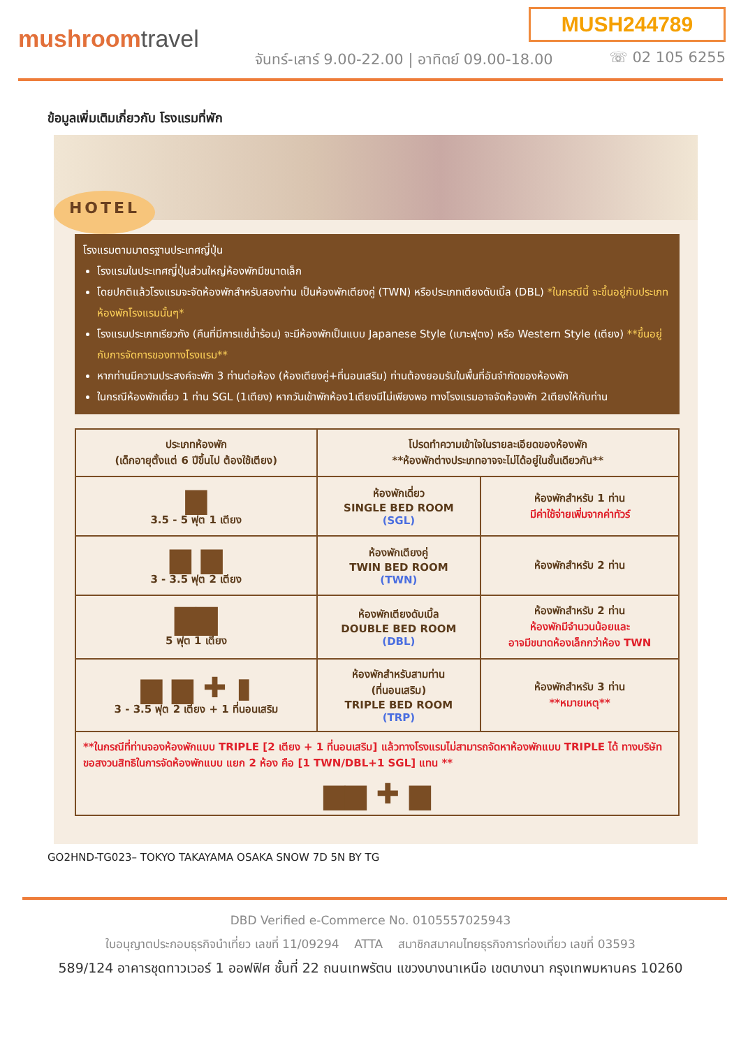MUSH244789
mushroomtravel
จันทร์-เสาร์ 9.00-22.00 | อาทิตย์ 09.00-18.00
☏ 02 105 6255
ข้อมูลเพิ่มเติมเกี่ยวกับ โรงแรมที่พัก
HOTEL
โรงแรมตามมาตรฐานประเทศญี่ปุ่น
โรงแรมในประเทศญี่ปุ่นส่วนใหญ่ห้องพักมีขนาดเล็ก
โดยปกติแล้วโรงแรมจะจัดห้องพักสำหรับสองท่าน เป็นห้องพักเตียงคู่ (TWN) หรือประเภทเตียงดับเบิ้ล (DBL) *ในกรณีนี้ จะขึ้นอยู่กับประเภทห้องพักโรงแรมนั้นๆ*
โรงแรมประเภทเรียวกัง (คืนที่มีการแช่น้ำร้อน) จะมีห้องพักเป็นแบบ Japanese Style (เบาะฟุตง) หรือ Western Style (เตียง) **ขึ้นอยู่กับการจัดการของทางโรงแรม**
หากท่านมีความประสงค์จะพัก 3 ท่านต่อห้อง (ห้องเตียงคู่+ที่นอนเสริม) ท่านต้องยอมรับในพื้นที่อันจำกัดของห้องพัก
ในกรณีห้องพักเดี่ยว 1 ท่าน SGL (1เตียง) หากวันเข้าพักห้อง1เตียงมีไม่เพียงพอ ทางโรงแรมอาจจัดห้องพัก 2เตียงให้กับท่าน
| ประเภทห้องพัก (เด็กอายุตั้งแต่ 6 ปีขึ้นไป ต้องใช้เตียง) | โปรดทำความเข้าใจในรายละเอียดของห้องพัก **ห้องพักต่างประเภทอาจจะไม่ได้อยู่ในชั้นเดียวกัน** | |
| --- | --- | --- |
| ▆ 3.5 - 5 ฟุต 1 เตียง | ห้องพักเดี่ยว SINGLE BED ROOM (SGL) | ห้องพักสำหรับ 1 ท่าน มีค่าใช้จ่ายเพิ่มจากค่าทัวร์ |
| ▆ ▆ 3 - 3.5 ฟุต 2 เตียง | ห้องพักเตียงคู่ TWIN BED ROOM (TWN) | ห้องพักสำหรับ 2 ท่าน |
| ▇▇ 5 ฟุต 1 เตียง | ห้องพักเตียงดับเบิ้ล DOUBLE BED ROOM (DBL) | ห้องพักสำหรับ 2 ท่าน ห้องพักมีจำนวนน้อยและ อาจมีขนาดห้องเล็กกว่าห้อง TWN |
| ▆ ▆ ✚ ▮ 3 - 3.5 ฟุต 2 เตียง + 1 ที่นอนเสริม | ห้องพักสำหรับสามท่าน (ที่นอนเสริม) TRIPLE BED ROOM (TRP) | ห้องพักสำหรับ 3 ท่าน **หมายเหตุ** |
| **ในกรณีที่ท่านจองห้องพักแบบ TRIPLE [2 เตียง + 1 ที่นอนเสริม] แล้วทางโรงแรมไม่สามารถจัดหาห้องพักแบบ TRIPLE ได้ ทางบริษัทขอสงวนสิทธิในการจัดห้องพักแบบ แยก 2 ห้อง คือ [1 TWN/DBL+1 SGL] แทน ** ▆▆ ✚ ▆ | | |
GO2HND-TG023– TOKYO TAKAYAMA OSAKA SNOW 7D 5N BY TG
DBD Verified e-Commerce No. 0105557025943
ใบอนุญาตประกอบธุรกิจนำเที่ยว เลขที่ 11/09294 ATTA สมาชิกสมาคมไทยธุรกิจการท่องเที่ยว เลขที่ 03593
589/124 อาคารชุดทาวเวอร์ 1 ออฟฟิศ ชั้นที่ 22 ถนนเทพรัตน แขวงบางนาเหนือ เขตบางนา กรุงเทพมหานคร 10260